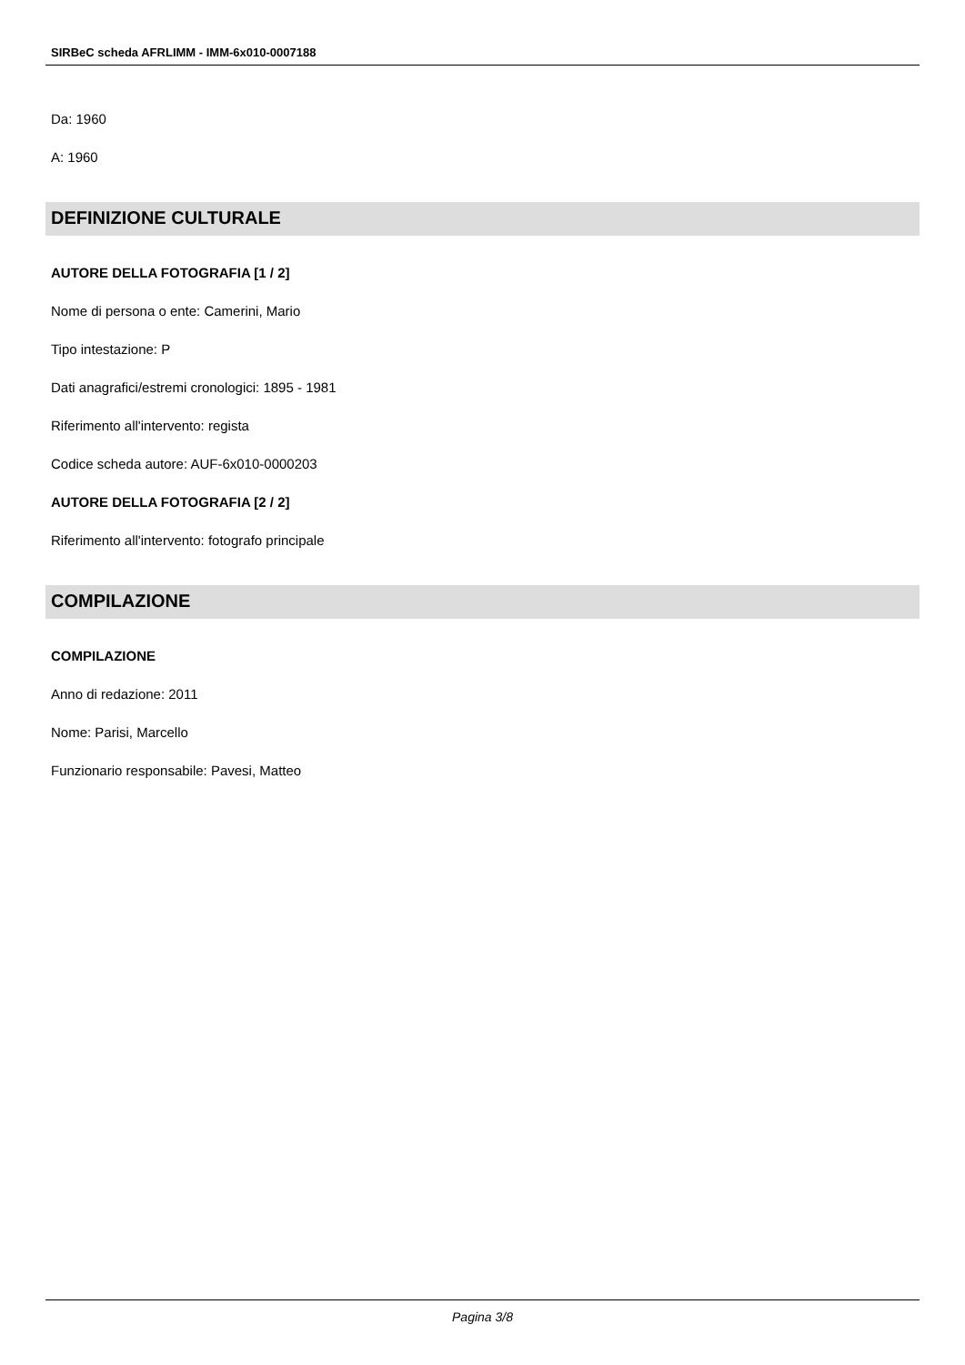SIRBeC scheda AFRLIMM - IMM-6x010-0007188
Da: 1960
A: 1960
DEFINIZIONE CULTURALE
AUTORE DELLA FOTOGRAFIA [1 / 2]
Nome di persona o ente: Camerini, Mario
Tipo intestazione: P
Dati anagrafici/estremi cronologici: 1895 - 1981
Riferimento all'intervento: regista
Codice scheda autore: AUF-6x010-0000203
AUTORE DELLA FOTOGRAFIA [2 / 2]
Riferimento all'intervento: fotografo principale
COMPILAZIONE
COMPILAZIONE
Anno di redazione: 2011
Nome: Parisi, Marcello
Funzionario responsabile: Pavesi, Matteo
Pagina 3/8